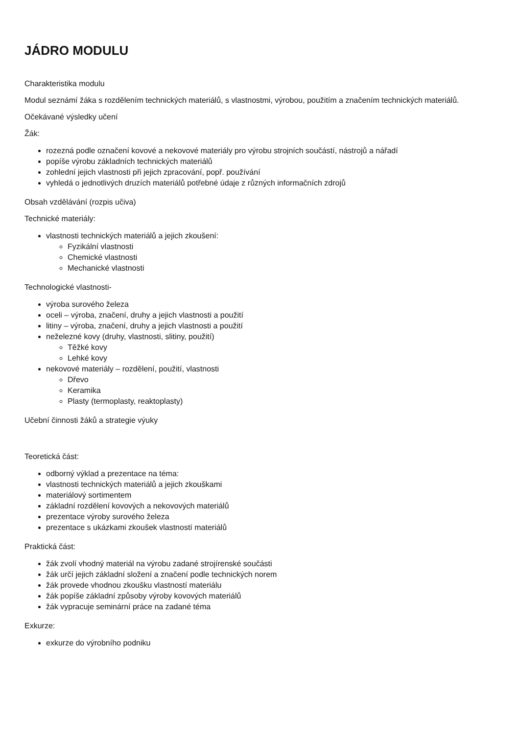JÁDRO MODULU
Charakteristika modulu
Modul seznámí žáka s rozdělením technických materiálů, s vlastnostmi, výrobou, použitím a značením technických materiálů.
Očekávané výsledky učení
Žák:
rozezná podle označení kovové a nekovové materiály pro výrobu strojních součástí, nástrojů a nářadí
popíše výrobu základních technických materiálů
zohlední jejich vlastnosti při jejich zpracování, popř. používání
vyhledá o jednotlivých druzích materiálů potřebné údaje z různých informačních zdrojů
Obsah vzdělávání (rozpis učiva)
Technické materiály:
vlastnosti technických materiálů a jejich zkoušení:
Fyzikální vlastnosti
Chemické vlastnosti
Mechanické vlastnosti
Technologické vlastnosti-
výroba surového železa
oceli – výroba, značení, druhy a jejich vlastnosti a použití
litiny – výroba, značení, druhy a jejich vlastnosti a použití
neželezné kovy (druhy, vlastnosti, slitiny, použití)
Těžké kovy
Lehké kovy
nekovové materiály – rozdělení, použití, vlastnosti
Dřevo
Keramika
Plasty (termoplasty, reaktoplasty)
Učební činnosti žáků a strategie výuky
Teoretická část:
odborný výklad a prezentace na téma:
vlastnosti technických materiálů a jejich zkouškami
materiálový sortimentem
základní rozdělení kovových a nekovových materiálů
prezentace výroby surového železa
prezentace s ukázkami zkoušek vlastností materiálů
Praktická část:
žák zvolí vhodný materiál na výrobu zadané strojírenské součásti
žák určí jejich základní složení a značení podle technických norem
žák provede vhodnou zkoušku vlastností materiálu
žák popíše základní způsoby výroby kovových materiálů
žák vypracuje seminární práce na zadané téma
Exkurze:
exkurze do výrobního podniku